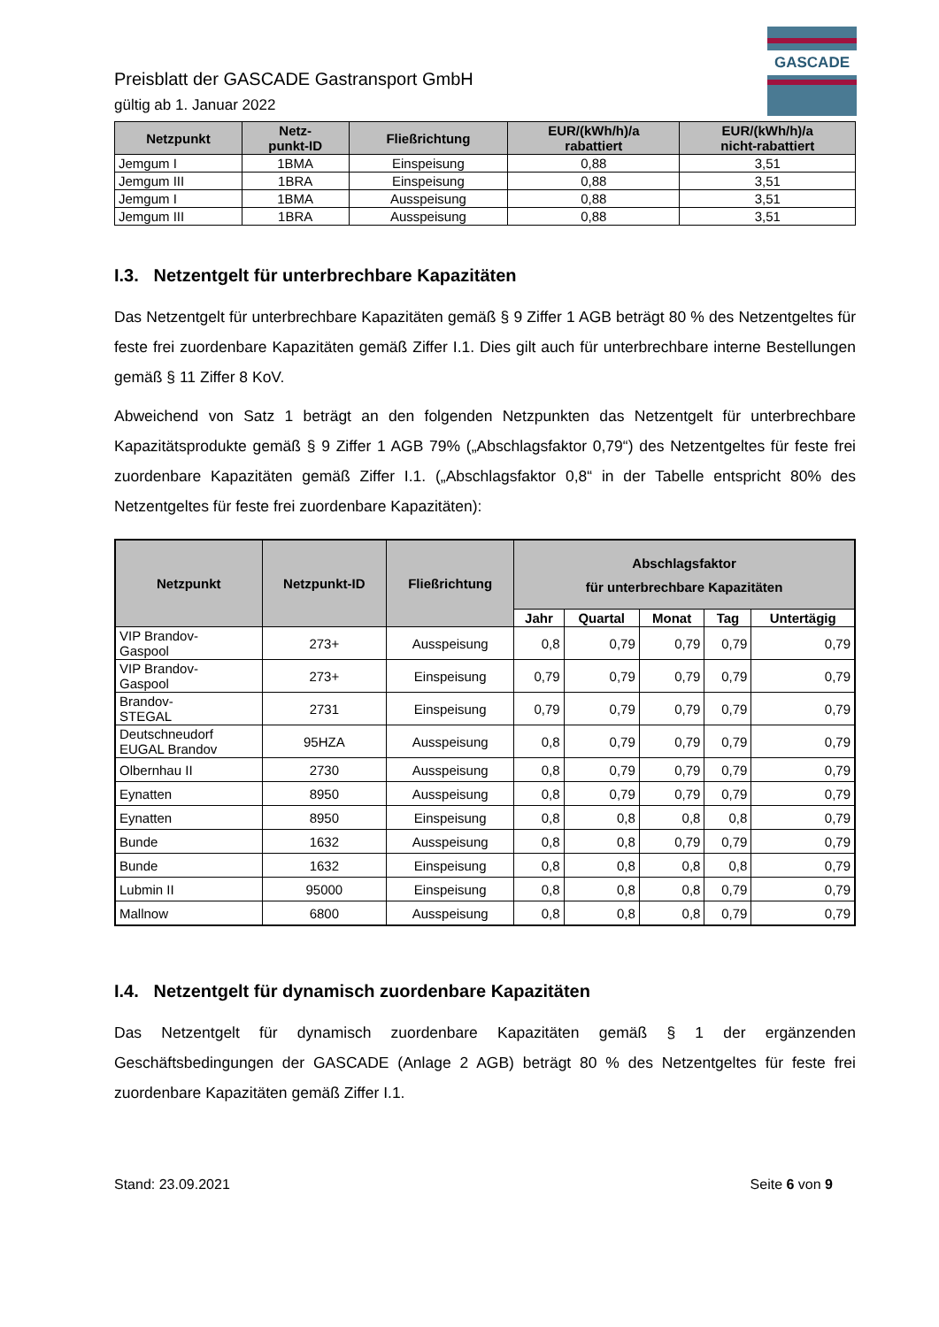GASCADE
Preisblatt der GASCADE Gastransport GmbH
gültig ab 1. Januar 2022
| Netzpunkt | Netz- punkt-ID | Fließrichtung | EUR/(kWh/h)/a rabattiert | EUR/(kWh/h)/a nicht-rabattiert |
| --- | --- | --- | --- | --- |
| Jemgum I | 1BMA | Einspeisung | 0,88 | 3,51 |
| Jemgum III | 1BRA | Einspeisung | 0,88 | 3,51 |
| Jemgum I | 1BMA | Ausspeisung | 0,88 | 3,51 |
| Jemgum III | 1BRA | Ausspeisung | 0,88 | 3,51 |
I.3. Netzentgelt für unterbrechbare Kapazitäten
Das Netzentgelt für unterbrechbare Kapazitäten gemäß § 9 Ziffer 1 AGB beträgt 80 % des Netzentgeltes für feste frei zuordenbare Kapazitäten gemäß Ziffer I.1. Dies gilt auch für unterbrechbare interne Bestellungen gemäß § 11 Ziffer 8 KoV.
Abweichend von Satz 1 beträgt an den folgenden Netzpunkten das Netzentgelt für unterbrechbare Kapazitätsprodukte gemäß § 9 Ziffer 1 AGB 79% („Abschlagsfaktor 0,79“) des Netzentgeltes für feste frei zuordenbare Kapazitäten gemäß Ziffer I.1. („Abschlagsfaktor 0,8“ in der Tabelle entspricht 80% des Netzentgeltes für feste frei zuordenbare Kapazitäten):
| Netzpunkt | Netzpunkt-ID | Fließrichtung | Abschlagsfaktor für unterbrechbare Kapazitäten | | | | |
| --- | --- | --- | --- | --- | --- | --- | --- |
| | | | Jahr | Quartal | Monat | Tag | Untertägig |
| VIP Brandov- Gaspool | 273+ | Ausspeisung | 0,8 | 0,79 | 0,79 | 0,79 | 0,79 |
| VIP Brandov- Gaspool | 273+ | Einspeisung | 0,79 | 0,79 | 0,79 | 0,79 | 0,79 |
| Brandov- STEGAL | 2731 | Einspeisung | 0,79 | 0,79 | 0,79 | 0,79 | 0,79 |
| Deutschneudorf EUGAL Brandov | 95HZA | Ausspeisung | 0,8 | 0,79 | 0,79 | 0,79 | 0,79 |
| Olbernhau II | 2730 | Ausspeisung | 0,8 | 0,79 | 0,79 | 0,79 | 0,79 |
| Eynatten | 8950 | Ausspeisung | 0,8 | 0,79 | 0,79 | 0,79 | 0,79 |
| Eynatten | 8950 | Einspeisung | 0,8 | 0,8 | 0,8 | 0,8 | 0,79 |
| Bunde | 1632 | Ausspeisung | 0,8 | 0,8 | 0,79 | 0,79 | 0,79 |
| Bunde | 1632 | Einspeisung | 0,8 | 0,8 | 0,8 | 0,8 | 0,79 |
| Lubmin II | 95000 | Einspeisung | 0,8 | 0,8 | 0,8 | 0,79 | 0,79 |
| Mallnow | 6800 | Ausspeisung | 0,8 | 0,8 | 0,8 | 0,79 | 0,79 |
I.4. Netzentgelt für dynamisch zuordenbare Kapazitäten
Das Netzentgelt für dynamisch zuordenbare Kapazitäten gemäß § 1 der ergänzenden Geschäftsbedingungen der GASCADE (Anlage 2 AGB) beträgt 80 % des Netzentgeltes für feste frei zuordenbare Kapazitäten gemäß Ziffer I.1.
Stand: 23.09.2021 Seite 6 von 9